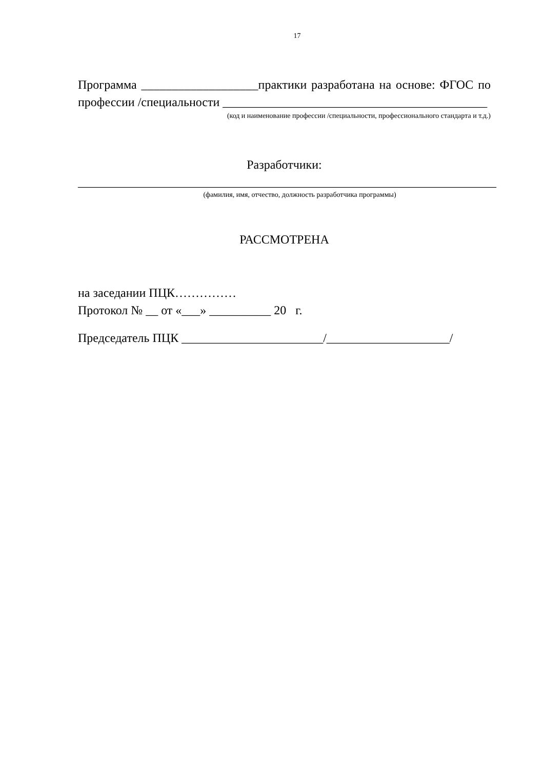17
Программа ___________________практики разработана на основе: ФГОС по профессии /специальности ___________________________________________
(код и наименование профессии /специальности, профессионального стандарта и т.д.)
Разработчики:
____________________________________________________________________
(фамилия, имя, отчество, должность разработчика программы)
РАССМОТРЕНА
на заседании ПЦК……………
Протокол № __ от «___» __________ 20 г.
Председатель ПЦК _______________________/____________________/